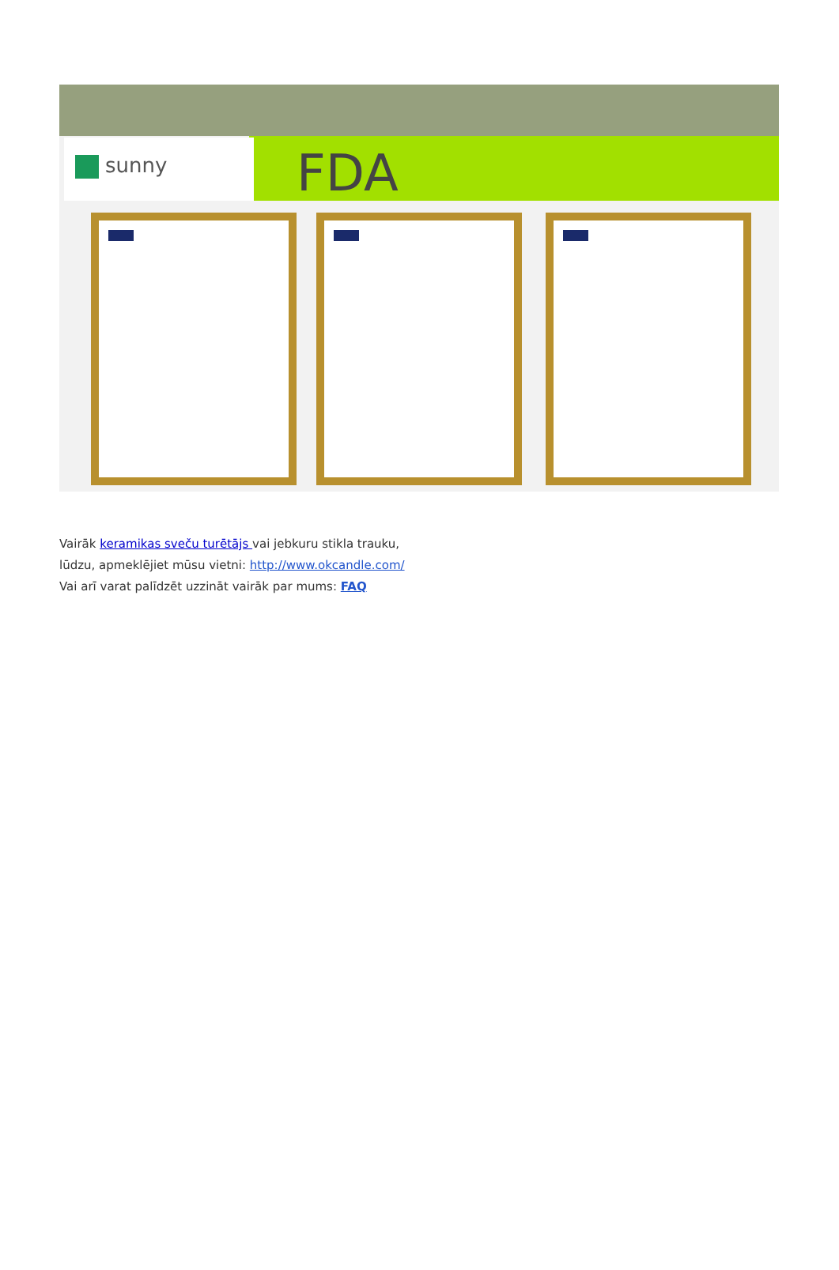sunny FDA
Vairāk keramikas sveču turētājs vai jebkuru stikla trauku,
lūdzu, apmeklējiet mūsu vietni: http://www.okcandle.com/
Vai arī varat palīdzēt uzzināt vairāk par mums: FAQ